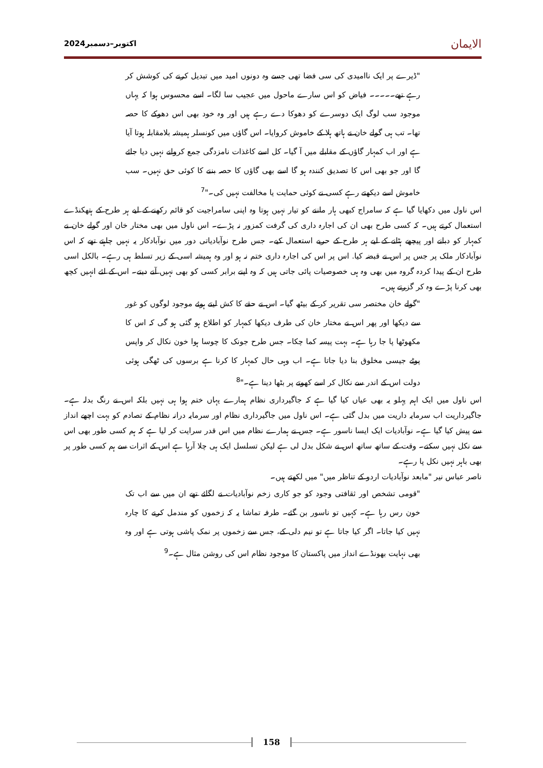اکتوبر–دسمبر2024 الایمان
"ڈیرے پر ایک ناامیدی کی سی فضا تھی جسے وہ دونوں امید میں تبدیل کرنے کی کوشش کر رہے تھے۔۔۔۔۔ فیاض کو اس سارے ماحول میں عجیب سا لگا۔ اسے محسوس ہوا کہ یہاں موجود سب لوگ ایک دوسرے کو دھوکا دے رہے ہیں اور وہ خود بھی اس دھوکے کا حصہ تھا۔ تب ہی گولے خان نے ہاتھ ہلا کے خاموش کروایا۔ اس گاؤں میں کونسلر ہمیشہ بلامقابلہ ہوتا آیا ہے اور اب کمہار گاؤں کے مقابلے میں آ گیا۔ کل اسے کاغذات نامزدگی جمع کروانے نہیں دیا جائے گا اور جو بھی اس کا تصدیق کنندہ ہو گا اسے بھی گاؤں کا حصہ بننے کا کوئی حق نہیں۔ سب خاموش اسے دیکھتے رہے کسی نے کوئی حمایت یا مخالفت نہیں کی۔"<sup>7</sup>
اس ناول میں دکھایا گیا ہے کہ سامراج کبھی ہار ماننے کو تیار نہیں ہوتا وہ اپنی سامراجیت کو قائم رکھنے کے لیے ہر طرح کے ہتھکنڈے استعمال کرتے ہیں۔ کہ کسی طرح بھی ان کی اجارہ داری کی گرفت کمزور نہ پڑے۔ اس ناول میں بھی مختار خان اور گولے خان نے کمہار کو دبانے اور پیچھے ہٹانے کے لیے ہر طرح کے حربے استعمال کیے۔ جس طرح نوآبادیاتی دور میں نوآبادکار یہ نہیں چاہتے تھے کہ اس نوآبادکار ملک پر جس پر اس نے قبضہ کیا. اس پر اس کی اجارہ داری ختم نہ ہو اور وہ ہمیشہ اسی کے زیر تسلط ہی رہے۔ بالکل اسی طرح ان کے پیدا کردہ گروہ میں بھی وہ ہی خصوصیات پائی جاتی ہیں کہ وہ اپنے برابر کسی کو بھی نہیں آنے دیتے۔ اس کے لئے انہیں کچھ بھی کرنا پڑے وہ کر گزرتے ہیں۔
"گولے خان مختصر سی تقریر کر کے بیٹھ گیا۔ اس نے حقے کا کش لیتے ہوئے موجود لوگوں کو غور سے دیکھا اور پھر اس نے مختار خان کی طرف دیکھا کمہار کو اطلاع ہو گئی ہو گی کہ اس کا مکھوٹھا پا جا رہا ہے۔ بہت پیسہ کما چکا۔ جس طرح جونک کا چوسا ہوا خون نکال کر واپس پوٹے جیسی مخلوق بنا دیا جاتا ہے۔ اب وہی حال کمہار کا کرنا ہے برسوں کی ٹھگی ہوئی دولت اس کے اندر سے نکال کر اسے کھوتے پر بٹھا دینا ہے۔"<sup>8</sup>
اس ناول میں ایک اہم پہلو یہ بھی عیاں کیا گیا ہے کہ جاگیرداری نظام ہمارے یہاں ختم ہوا ہی نہیں بلکہ اس نے رنگ بدلہ ہے۔ جاگیرداریت اب سرمایہ داریت میں بدل گئی ہے۔ اس ناول میں جاگیرداری نظام اور سرمایہ درانہ نظام کے تصادم کو بہت اچھے انداز سے پیش کیا گیا ہے۔ نوآبادیات ایک ایسا ناسور ہے۔ جس نے ہمارے نظام میں اس قدر سرایت کر لیا ہے کہ ہم کسی طور بھی اس سے نکل نہیں سکتے۔ وقت کے ساتھ ساتھ اس نے شکل بدل لی ہے لیکن تسلسل ایک ہی چلا آرہا ہے اس کے اثرات سے ہم کسی طور پر بھی باہر نہیں نکل پا رہے۔
ناصر عباس نیر "مابعد نوآبادیات اردو کے تناظر میں" میں لکھتے ہیں۔
"قومی تشخص اور ثقافتی وجود کو جو کاری زخم نوآبادیات نے لگائے تھے ان میں سے اب تک خون رس رہا ہے۔ کہیں تو ناسور بن گئے۔ طرفہ تماشا یہ کہ زخموں کو مندمل کرنے کا چارہ نہیں کیا جاتا۔ اگر کیا جاتا ہے تو نیم دلی کے، جس سے زخموں پر نمک پاشی ہوتی ہے اور وہ بھی نہایت بھونڈے انداز میں پاکستان کا موجود نظام اس کی روشن مثال ہے۔<sup>9</sup>
158